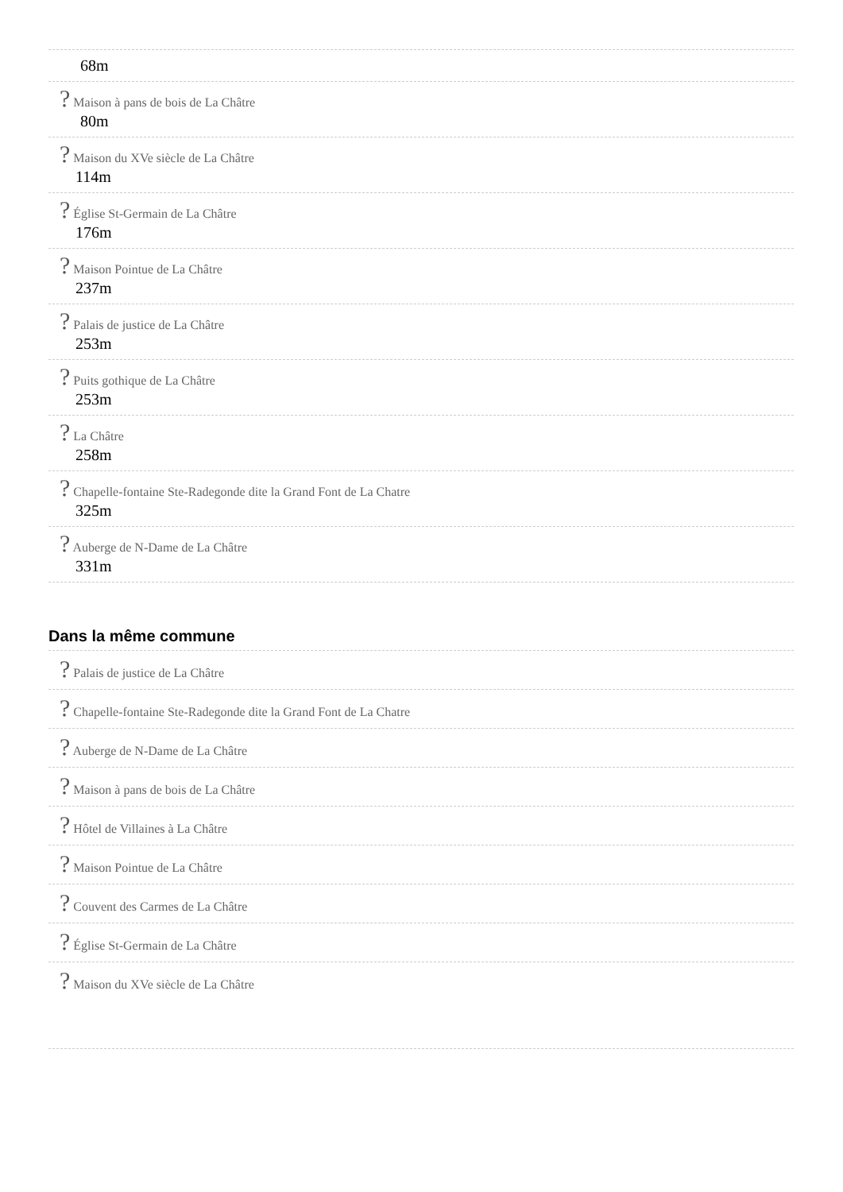68m
? Maison à pans de bois de La Châtre
80m
? Maison du XVe siècle de La Châtre
114m
? Église St-Germain de La Châtre
176m
? Maison Pointue de La Châtre
237m
? Palais de justice de La Châtre
253m
? Puits gothique de La Châtre
253m
? La Châtre
258m
? Chapelle-fontaine Ste-Radegonde dite la Grand Font de La Chatre
325m
? Auberge de N-Dame de La Châtre
331m
Dans la même commune
? Palais de justice de La Châtre
? Chapelle-fontaine Ste-Radegonde dite la Grand Font de La Chatre
? Auberge de N-Dame de La Châtre
? Maison à pans de bois de La Châtre
? Hôtel de Villaines à La Châtre
? Maison Pointue de La Châtre
? Couvent des Carmes de La Châtre
? Église St-Germain de La Châtre
? Maison du XVe siècle de La Châtre